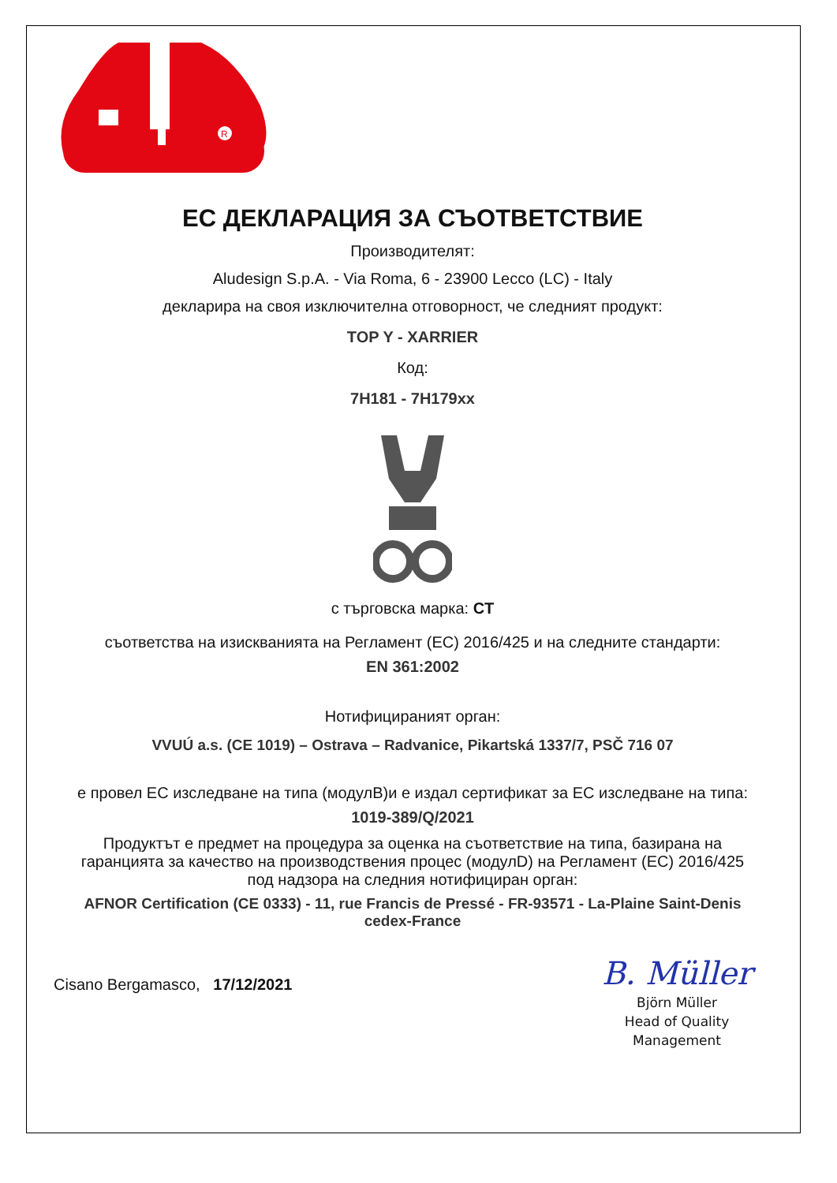R
ЕС ДЕКЛАРАЦИЯ ЗА СЪОТВЕТСТВИЕ
Производителят:
Aludesign S.p.A. - Via Roma, 6 - 23900 Lecco (LC) - Italy
декларира на своя изключителна отговорност, че следният продукт:
TOP Y - XARRIER
Код:
7H181 - 7H179xx
с търговска марка: CT
съответства на изискванията на Регламент (ЕС) 2016/425 и на следните стандарти:
EN 361:2002
Нотифицираният орган:
VVUÚ a.s. (CE 1019) – Ostrava – Radvanice, Pikartská 1337/7, PSČ 716 07
е провел ЕС изследване на типа (модулB)и е издал сертификат за ЕС изследване на типа:
1019-389/Q/2021
Продуктът е предмет на процедура за оценка на съответствие на типа, базирана на гаранцията за качество на производствения процес (модулD) на Регламент (ЕС) 2016/425 под надзора на следния нотифициран орган:
AFNOR Certification (CE 0333) - 11, rue Francis de Pressé - FR-93571 - La-Plaine Saint-Denis cedex-France
Cisano Bergamasco, 17/12/2021
B. Müller
Björn Müller
Head of Quality
Management